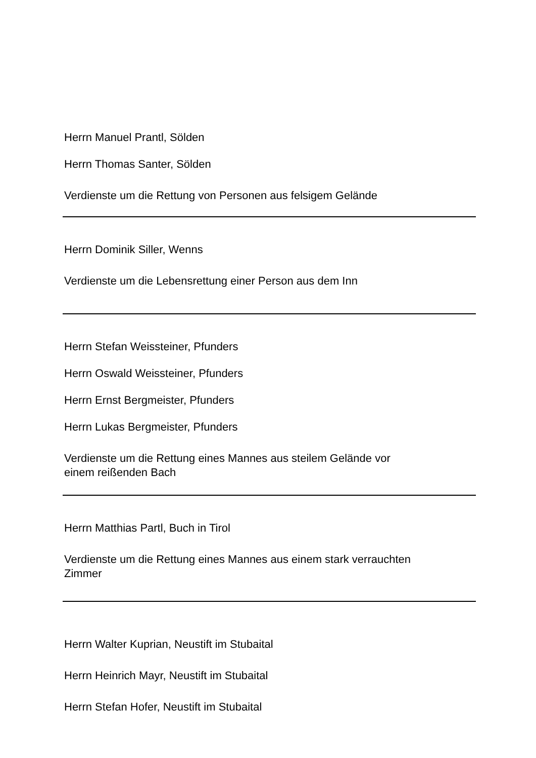Herrn Manuel Prantl, Sölden
Herrn Thomas Santer, Sölden
Verdienste um die Rettung von Personen aus felsigem Gelände
Herrn Dominik Siller, Wenns
Verdienste um die Lebensrettung einer Person aus dem Inn
Herrn Stefan Weissteiner, Pfunders
Herrn Oswald Weissteiner, Pfunders
Herrn Ernst Bergmeister, Pfunders
Herrn Lukas Bergmeister, Pfunders
Verdienste um die Rettung eines Mannes aus steilem Gelände vor
einem reißenden Bach
Herrn Matthias Partl, Buch in Tirol
Verdienste um die Rettung eines Mannes aus einem stark verrauchten
Zimmer
Herrn Walter Kuprian, Neustift im Stubaital
Herrn Heinrich Mayr, Neustift im Stubaital
Herrn Stefan Hofer, Neustift im Stubaital